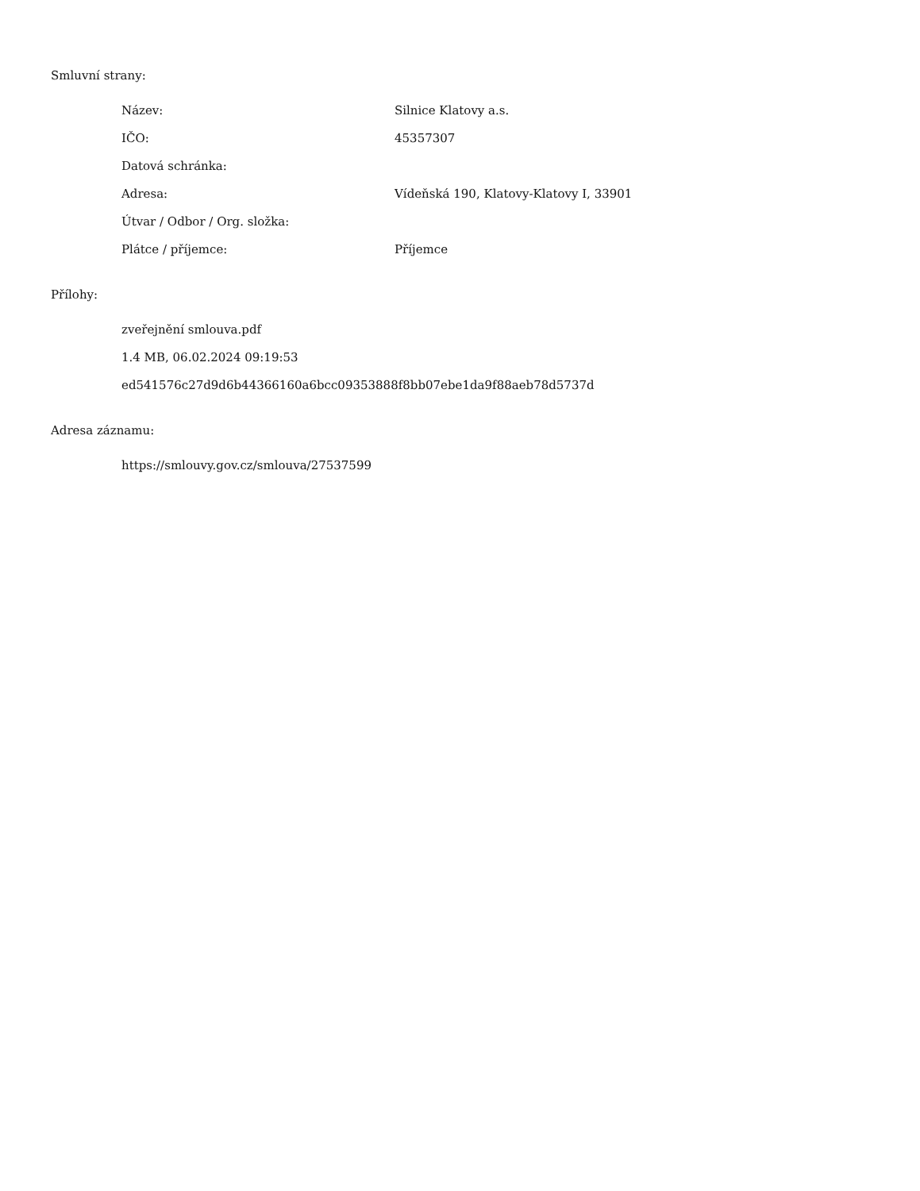Smluvní strany:
| Název: | Silnice Klatovy a.s. |
| IČO: | 45357307 |
| Datová schránka: | |
| Adresa: | Vídeňská 190, Klatovy-Klatovy I, 33901 |
| Útvar / Odbor / Org. složka: | |
| Plátce / příjemce: | Příjemce |
Přílohy:
zveřejnění smlouva.pdf
1.4 MB, 06.02.2024 09:19:53
ed541576c27d9d6b44366160a6bcc09353888f8bb07ebe1da9f88aeb78d5737d
Adresa záznamu:
https://smlouvy.gov.cz/smlouva/27537599